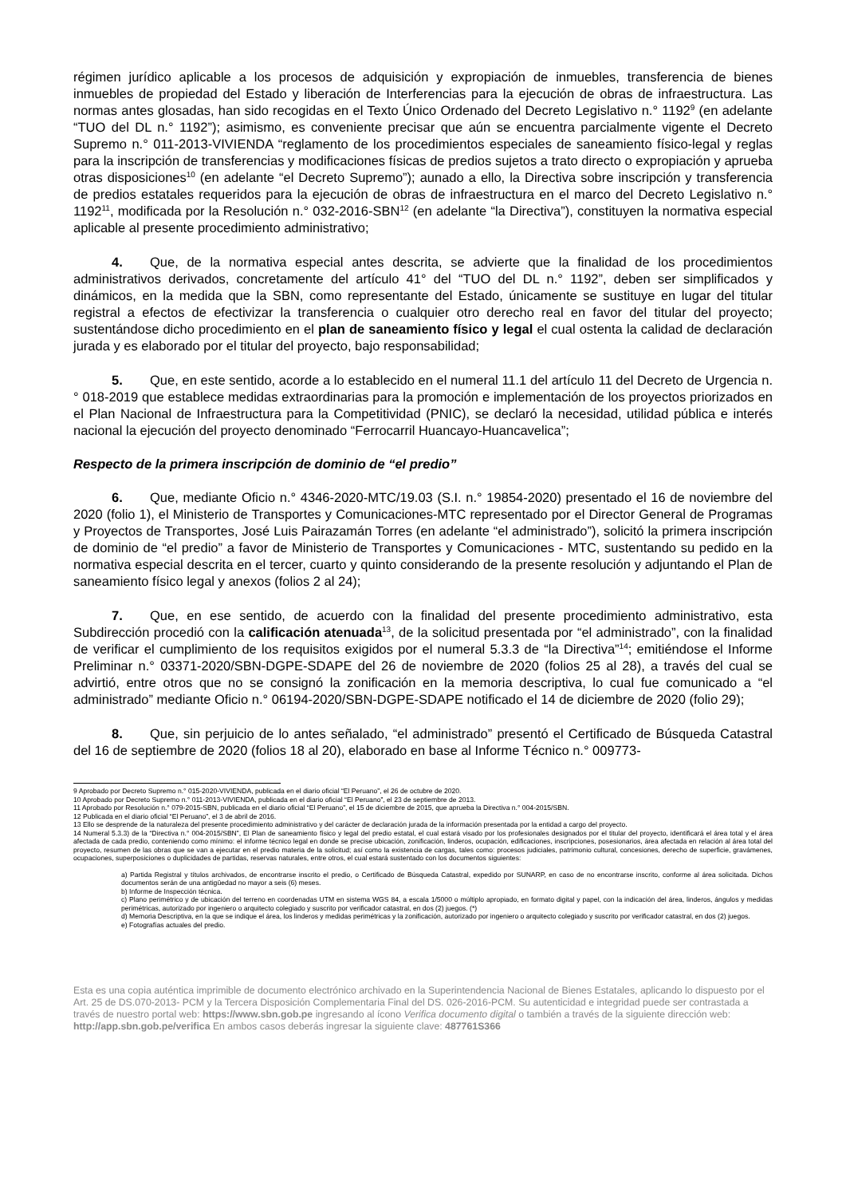régimen jurídico aplicable a los procesos de adquisición y expropiación de inmuebles, transferencia de bienes inmuebles de propiedad del Estado y liberación de Interferencias para la ejecución de obras de infraestructura. Las normas antes glosadas, han sido recogidas en el Texto Único Ordenado del Decreto Legislativo n.° 1192<sup>9</sup> (en adelante “TUO del DL n.° 1192”); asimismo, es conveniente precisar que aún se encuentra parcialmente vigente el Decreto Supremo n.° 011-2013-VIVIENDA “reglamento de los procedimientos especiales de saneamiento físico-legal y reglas para la inscripción de transferencias y modificaciones físicas de predios sujetos a trato directo o expropiación y aprueba otras disposiciones<sup>10</sup> (en adelante “el Decreto Supremo”); aunado a ello, la Directiva sobre inscripción y transferencia de predios estatales requeridos para la ejecución de obras de infraestructura en el marco del Decreto Legislativo n.° 1192<sup>11</sup>, modificada por la Resolución n.° 032-2016-SBN<sup>12</sup> (en adelante “la Directiva”), constituyen la normativa especial aplicable al presente procedimiento administrativo;
4. Que, de la normativa especial antes descrita, se advierte que la finalidad de los procedimientos administrativos derivados, concretamente del artículo 41° del “TUO del DL n.° 1192”, deben ser simplificados y dinámicos, en la medida que la SBN, como representante del Estado, únicamente se sustituye en lugar del titular registral a efectos de efectivizar la transferencia o cualquier otro derecho real en favor del titular del proyecto; sustentándose dicho procedimiento en el plan de saneamiento físico y legal el cual ostenta la calidad de declaración jurada y es elaborado por el titular del proyecto, bajo responsabilidad;
5. Que, en este sentido, acorde a lo establecido en el numeral 11.1 del artículo 11 del Decreto de Urgencia n.° 018-2019 que establece medidas extraordinarias para la promoción e implementación de los proyectos priorizados en el Plan Nacional de Infraestructura para la Competitividad (PNIC), se declaró la necesidad, utilidad pública e interés nacional la ejecución del proyecto denominado “Ferrocarril Huancayo-Huancavelica”;
Respecto de la primera inscripción de dominio de “el predio”
6. Que, mediante Oficio n.° 4346-2020-MTC/19.03 (S.I. n.° 19854-2020) presentado el 16 de noviembre del 2020 (folio 1), el Ministerio de Transportes y Comunicaciones-MTC representado por el Director General de Programas y Proyectos de Transportes, José Luis Pairazamán Torres (en adelante “el administrado”), solicitó la primera inscripción de dominio de “el predio” a favor de Ministerio de Transportes y Comunicaciones - MTC, sustentando su pedido en la normativa especial descrita en el tercer, cuarto y quinto considerando de la presente resolución y adjuntando el Plan de saneamiento físico legal y anexos (folios 2 al 24);
7. Que, en ese sentido, de acuerdo con la finalidad del presente procedimiento administrativo, esta Subdirección procedió con la calificación atenuada<sup>13</sup>, de la solicitud presentada por “el administrado”, con la finalidad de verificar el cumplimiento de los requisitos exigidos por el numeral 5.3.3 de “la Directiva”<sup>14</sup>; emitiéndose el Informe Preliminar n.° 03371-2020/SBN-DGPE-SDAPE del 26 de noviembre de 2020 (folios 25 al 28), a través del cual se advirtió, entre otros que no se consignó la zonificación en la memoria descriptiva, lo cual fue comunicado a “el administrado” mediante Oficio n.° 06194-2020/SBN-DGPE-SDAPE notificado el 14 de diciembre de 2020 (folio 29);
8. Que, sin perjuicio de lo antes señalado, “el administrado” presentó el Certificado de Búsqueda Catastral del 16 de septiembre de 2020 (folios 18 al 20), elaborado en base al Informe Técnico n.° 009773-
9 Aprobado por Decreto Supremo n.° 015-2020-VIVIENDA, publicada en el diario oficial “El Peruano”, el 26 de octubre de 2020.
10 Aprobado por Decreto Supremo n.° 011-2013-VIVIENDA, publicada en el diario oficial “El Peruano”, el 23 de septiembre de 2013.
11 Aprobado por Resolución n.° 079-2015-SBN, publicada en el diario oficial “El Peruano”, el 15 de diciembre de 2015, que aprueba la Directiva n.° 004-2015/SBN.
12 Publicada en el diario oficial “El Peruano”, el 3 de abril de 2016.
13 Ello se desprende de la naturaleza del presente procedimiento administrativo y del carácter de declaración jurada de la información presentada por la entidad a cargo del proyecto.
14 Numeral 5.3.3) de la “Directiva n.° 004-2015/SBN”, El Plan de saneamiento físico y legal del predio estatal, el cual estará visado por los profesionales designados por el titular del proyecto, identificará el área total y el área afectada de cada predio, conteniendo como mínimo: el informe técnico legal en donde se precise ubicación, zonificación, linderos, ocupación, edificaciones, inscripciones, posesionarios, área afectada en relación al área total del proyecto, resumen de las obras que se van a ejecutar en el predio materia de la solicitud; así como la existencia de cargas, tales como: procesos judiciales, patrimonio cultural, concesiones, derecho de superficie, gravámenes, ocupaciones, superposiciones o duplicidades de partidas, reservas naturales, entre otros, el cual estará sustentado con los documentos siguientes:
a) Partida Registral y títulos archivados, de encontrarse inscrito el predio, o Certificado de Búsqueda Catastral, expedido por SUNARP, en caso de no encontrarse inscrito, conforme al área solicitada. Dichos documentos serán de una antigüedad no mayor a seis (6) meses.
b) Informe de Inspección técnica.
c) Plano perimétrico y de ubicación del terreno en coordenadas UTM en sistema WGS 84, a escala 1/5000 o múltiplo apropiado, en formato digital y papel, con la indicación del área, linderos, ángulos y medidas perimétricas, autorizado por ingeniero o arquitecto colegiado y suscrito por verificador catastral, en dos (2) juegos. (*)
d) Memoria Descriptiva, en la que se indique el área, los linderos y medidas perimétricas y la zonificación, autorizado por ingeniero o arquitecto colegiado y suscrito por verificador catastral, en dos (2) juegos.
e) Fotografías actuales del predio.
Esta es una copia auténtica imprimible de documento electrónico archivado en la Superintendencia Nacional de Bienes Estatales, aplicando lo dispuesto por el Art. 25 de DS.070-2013- PCM y la Tercera Disposición Complementaria Final del DS. 026-2016-PCM. Su autenticidad e integridad puede ser contrastada a través de nuestro portal web: https://www.sbn.gob.pe ingresando al ícono Verifica documento digital o también a través de la siguiente dirección web: http://app.sbn.gob.pe/verifica En ambos casos deberás ingresar la siguiente clave: 487761S366